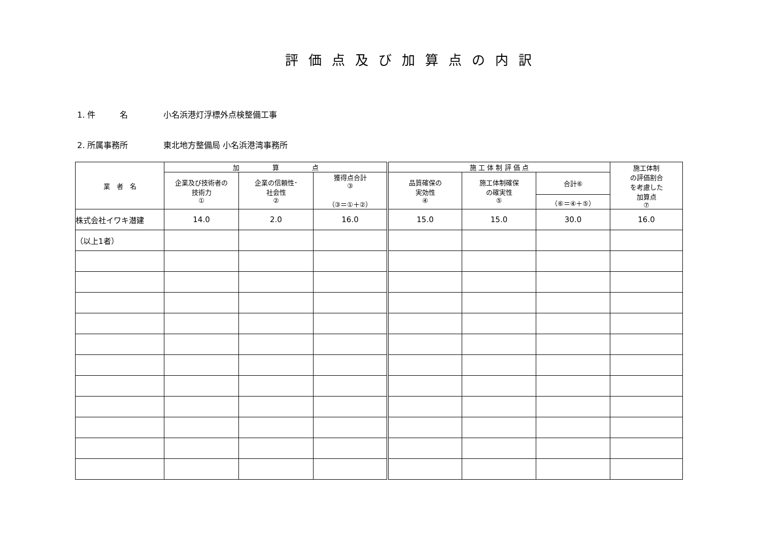評価点及び加算点の内訳
1. 件　　　名 小名浜港灯浮標外点検整備工事
2. 所属事務所 東北地方整備局 小名浜港湾事務所
| 業 者 名 | 加 算 点 | | | 施 工 体 制 評 価 点 | | | 施工体制 の評価割合 を考慮した 加算点 ⑦ |
| --- | --- | --- | --- | --- | --- | --- | --- |
| | 企業及び技術者の 技術力 ① | 企業の信頼性･ 社会性 ② | 獲得点合計 ③ （③＝①＋②） | 品質確保の 実効性 ④ | 施工体制確保 の確実性 ⑤ | 合計⑥ | |
| | | | | | | （⑥＝④＋⑤） | |
| 株式会社イワキ潜建 | 14.0 | 2.0 | 16.0 | 15.0 | 15.0 | 30.0 | 16.0 |
| （以上1者） | | | | | | | |